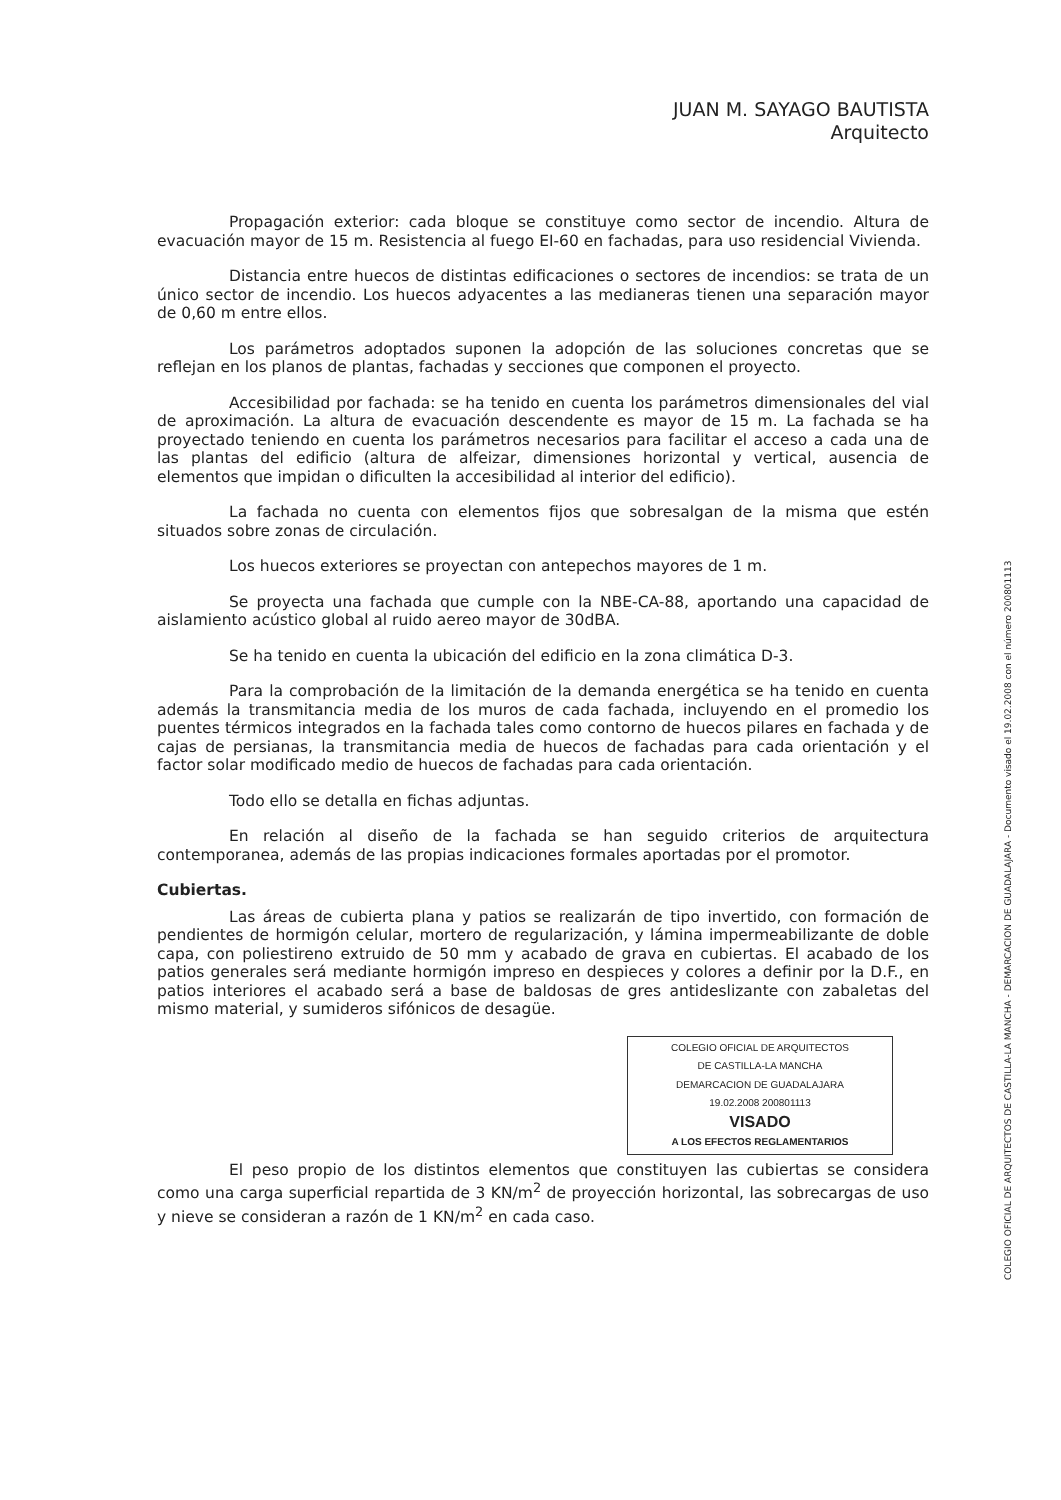JUAN M. SAYAGO BAUTISTA
Arquitecto
Propagación exterior: cada bloque se constituye como sector de incendio. Altura de evacuación mayor de 15 m. Resistencia al fuego EI-60 en fachadas, para uso residencial Vivienda.
Distancia entre huecos de distintas edificaciones o sectores de incendios: se trata de un único sector de incendio. Los huecos adyacentes a las medianeras tienen una separación mayor de 0,60 m entre ellos.
Los parámetros adoptados suponen la adopción de las soluciones concretas que se reflejan en los planos de plantas, fachadas y secciones que componen el proyecto.
Accesibilidad por fachada: se ha tenido en cuenta los parámetros dimensionales del vial de aproximación. La altura de evacuación descendente es mayor de 15 m. La fachada se ha proyectado teniendo en cuenta los parámetros necesarios para facilitar el acceso a cada una de las plantas del edificio (altura de alfeizar, dimensiones horizontal y vertical, ausencia de elementos que impidan o dificulten la accesibilidad al interior del edificio).
La fachada no cuenta con elementos fijos que sobresalgan de la misma que estén situados sobre zonas de circulación.
Los huecos exteriores se proyectan con antepechos mayores de 1 m.
Se proyecta una fachada que cumple con la NBE-CA-88, aportando una capacidad de aislamiento acústico global al ruido aereo mayor de 30dBA.
Se ha tenido en cuenta la ubicación del edificio en la zona climática D-3.
Para la comprobación de la limitación de la demanda energética se ha tenido en cuenta además la transmitancia media de los muros de cada fachada, incluyendo en el promedio los puentes térmicos integrados en la fachada tales como contorno de huecos pilares en fachada y de cajas de persianas, la transmitancia media de huecos de fachadas para cada orientación y el factor solar modificado medio de huecos de fachadas para cada orientación.
Todo ello se detalla en fichas adjuntas.
En relación al diseño de la fachada se han seguido criterios de arquitectura contemporanea, además de las propias indicaciones formales aportadas por el promotor.
Cubiertas.
Las áreas de cubierta plana y patios se realizarán de tipo invertido, con formación de pendientes de hormigón celular, mortero de regularización, y lámina impermeabilizante de doble capa, con poliestireno extruido de 50 mm y acabado de grava en cubiertas. El acabado de los patios generales será mediante hormigón impreso en despieces y colores a definir por la D.F., en patios interiores el acabado será a base de baldosas de gres antideslizante con zabaletas del mismo material, y sumideros sifónicos de desagüe.
COLEGIO OFICIAL DE ARQUITECTOS
DE CASTILLA-LA MANCHA
DEMARCACION DE GUADALAJARA
19.02.2008 200801113
VISADO
A LOS EFECTOS REGLAMENTARIOS
El peso propio de los distintos elementos que constituyen las cubiertas se considera como una carga superficial repartida de 3 KN/m<sup>2</sup> de proyección horizontal, las sobrecargas de uso y nieve se consideran a razón de 1 KN/m<sup>2</sup> en cada caso.
COLEGIO OFICIAL DE ARQUITECTOS DE CASTILLA-LA MANCHA - DEMARCACION DE GUADALAJARA - Documento visado el 19.02.2008 con el número 200801113